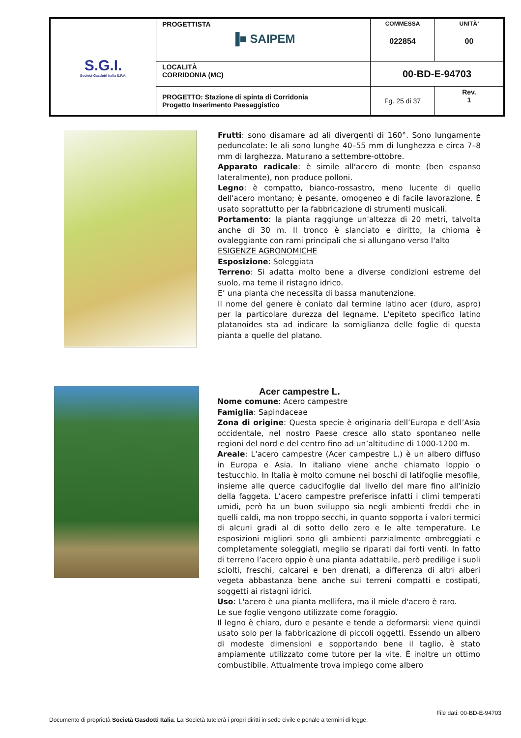| S.G.I. Società Gasdotti Italia S.P.A. | PROGETTISTA ▐■ SAIPEM | COMMESSA 022854 | UNITÀ’ 00 |
| | LOCALITÀ CORRIDONIA (MC) | 00-BD-E-94703 | |
| | PROGETTO: Stazione di spinta di Corridonia Progetto Inserimento Paesaggistico | Fg. 25 di 37 | Rev. 1 |
Frutti: sono disamare ad ali divergenti di 160°. Sono lungamente peduncolate: le ali sono lunghe 40–55 mm di lunghezza e circa 7–8 mm di larghezza. Maturano a settembre-ottobre.
Apparato radicale: è simile all'acero di monte (ben espanso lateralmente), non produce polloni.
Legno: è compatto, bianco-rossastro, meno lucente di quello dell'acero montano; è pesante, omogeneo e di facile lavorazione. È usato soprattutto per la fabbricazione di strumenti musicali.
Portamento: la pianta raggiunge un'altezza di 20 metri, talvolta anche di 30 m. Il tronco è slanciato e diritto, la chioma è ovaleggiante con rami principali che si allungano verso l'alto
ESIGENZE AGRONOMICHE
Esposizione: Soleggiata
Terreno: Si adatta molto bene a diverse condizioni estreme del suolo, ma teme il ristagno idrico.
E’ una pianta che necessita di bassa manutenzione.
Il nome del genere è coniato dal termine latino acer (duro, aspro) per la particolare durezza del legname. L'epiteto specifico latino platanoides sta ad indicare la somiglianza delle foglie di questa pianta a quelle del platano.
Acer campestre L.
Nome comune: Acero campestre
Famiglia: Sapindaceae
Zona di origine: Questa specie è originaria dell’Europa e dell’Asia occidentale, nel nostro Paese cresce allo stato spontaneo nelle regioni del nord e del centro fino ad un’altitudine di 1000-1200 m.
Areale: L'acero campestre (Acer campestre L.) è un albero diffuso in Europa e Asia. In italiano viene anche chiamato loppio o testucchio. In Italia è molto comune nei boschi di latifoglie mesofile, insieme alle querce caducifoglie dal livello del mare fino all'inizio della faggeta. L’acero campestre preferisce infatti i climi temperati umidi, però ha un buon sviluppo sia negli ambienti freddi che in quelli caldi, ma non troppo secchi, in quanto sopporta i valori termici di alcuni gradi al di sotto dello zero e le alte temperature. Le esposizioni migliori sono gli ambienti parzialmente ombreggiati e completamente soleggiati, meglio se riparati dai forti venti. In fatto di terreno l’acero oppio è una pianta adattabile, però predilige i suoli sciolti, freschi, calcarei e ben drenati, a differenza di altri alberi vegeta abbastanza bene anche sui terreni compatti e costipati, soggetti ai ristagni idrici.
Uso: L'acero è una pianta mellifera, ma il miele d'acero è raro.
Le sue foglie vengono utilizzate come foraggio.
Il legno è chiaro, duro e pesante e tende a deformarsi: viene quindi usato solo per la fabbricazione di piccoli oggetti. Essendo un albero di modeste dimensioni e sopportando bene il taglio, è stato ampiamente utilizzato come tutore per la vite. È inoltre un ottimo combustibile. Attualmente trova impiego come albero
File dati: 00-BD-E-94703
Documento di proprietà Società Gasdotti Italia. La Società tutelerà i propri diritti in sede civile e penale a termini di legge.